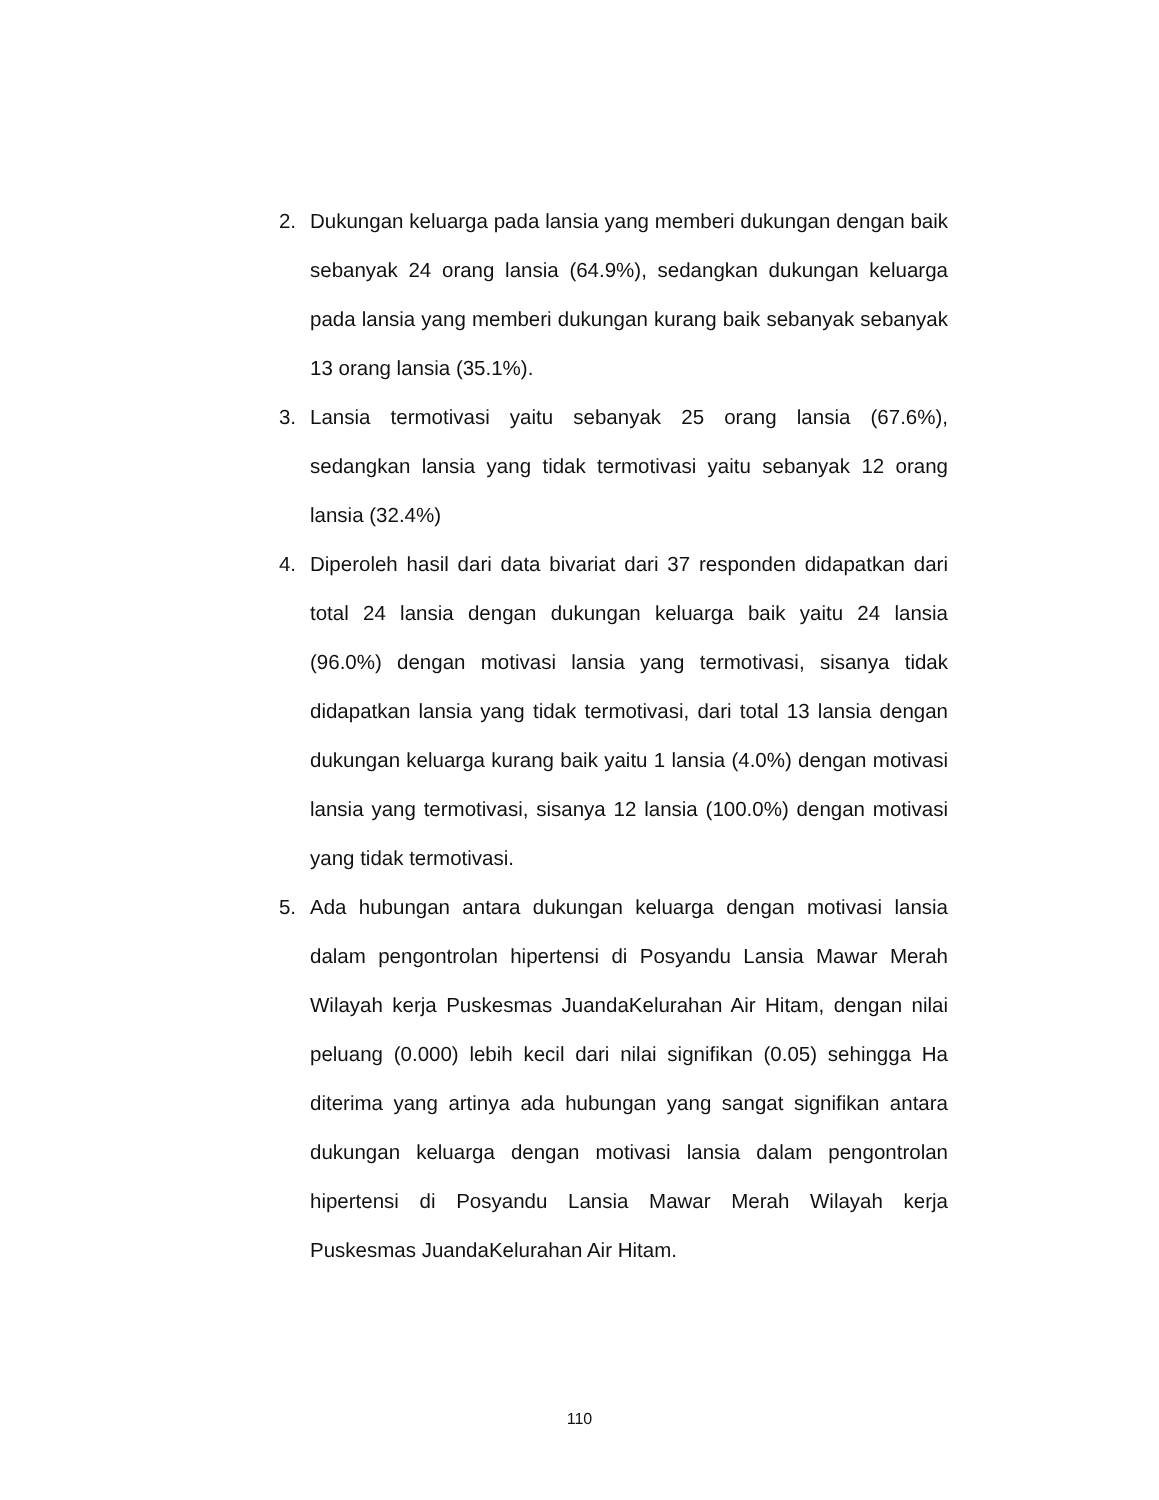2. Dukungan keluarga pada lansia yang memberi dukungan dengan baik sebanyak 24 orang lansia (64.9%), sedangkan dukungan keluarga pada lansia yang memberi dukungan kurang baik sebanyak sebanyak 13 orang lansia (35.1%).
3. Lansia termotivasi yaitu sebanyak 25 orang lansia (67.6%), sedangkan lansia yang tidak termotivasi yaitu sebanyak 12 orang lansia (32.4%)
4. Diperoleh hasil dari data bivariat dari 37 responden didapatkan dari total 24 lansia dengan dukungan keluarga baik yaitu 24 lansia (96.0%) dengan motivasi lansia yang termotivasi, sisanya tidak didapatkan lansia yang tidak termotivasi, dari total 13 lansia dengan dukungan keluarga kurang baik yaitu 1 lansia (4.0%) dengan motivasi lansia yang termotivasi, sisanya 12 lansia (100.0%) dengan motivasi yang tidak termotivasi.
5. Ada hubungan antara dukungan keluarga dengan motivasi lansia dalam pengontrolan hipertensi di Posyandu Lansia Mawar Merah Wilayah kerja Puskesmas JuandaKelurahan Air Hitam, dengan nilai peluang (0.000) lebih kecil dari nilai signifikan (0.05) sehingga Ha diterima yang artinya ada hubungan yang sangat signifikan antara dukungan keluarga dengan motivasi lansia dalam pengontrolan hipertensi di Posyandu Lansia Mawar Merah Wilayah kerja Puskesmas JuandaKelurahan Air Hitam.
110